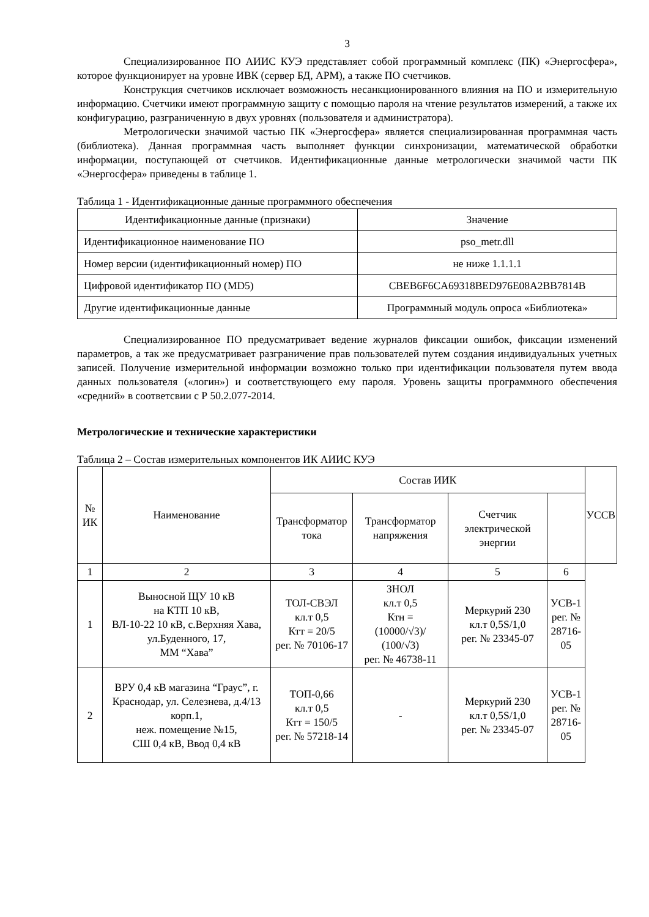3
Специализированное ПО АИИС КУЭ представляет собой программный комплекс (ПК) «Энергосфера», которое функционирует на уровне ИВК (сервер БД, АРМ), а также ПО счетчиков.
Конструкция счетчиков исключает возможность несанкционированного влияния на ПО и измерительную информацию. Счетчики имеют программную защиту с помощью пароля на чтение результатов измерений, а также их конфигурацию, разграниченную в двух уровнях (пользователя и администратора).
Метрологически значимой частью ПК «Энергосфера» является специализированная программная часть (библиотека). Данная программная часть выполняет функции синхронизации, математической обработки информации, поступающей от счетчиков. Идентификационные данные метрологически значимой части ПК «Энергосфера» приведены в таблице 1.
Таблица 1 - Идентификационные данные программного обеспечения
| Идентификационные данные (признаки) | Значение |
| --- | --- |
| Идентификационное наименование ПО | pso_metr.dll |
| Номер версии (идентификационный номер) ПО | не ниже 1.1.1.1 |
| Цифровой идентификатор ПО (MD5) | CBEB6F6CA69318BED976E08A2BB7814B |
| Другие идентификационные данные | Программный модуль опроса «Библиотека» |
Специализированное ПО предусматривает ведение журналов фиксации ошибок, фиксации изменений параметров, а так же предусматривает разграничение прав пользователей путем создания индивидуальных учетных записей. Получение измерительной информации возможно только при идентификации пользователя путем ввода данных пользователя («логин») и соответствующего ему пароля. Уровень защиты программного обеспечения «средний» в соответсвии с Р 50.2.077-2014.
Метрологические и технические характеристики
Таблица 2 – Состав измерительных компонентов ИК АИИС КУЭ
| № ИК | Наименование | Состав ИИК | | | | УССВ |
| --- | --- | --- | --- | --- | --- | --- |
| | | Трансформатор тока | Трансформатор напряжения | Счетчик электрической энергии | | |
| 1 | 2 | 3 | 4 | 5 | 6 | |
| 1 | Выносной ЩУ 10 кВ на КТП 10 кВ, ВЛ-10-22 10 кВ, с.Верхняя Хава, ул.Буденного, 17, ММ “Хава” | ТОЛ-СВЭЛ кл.т 0,5 Ктт = 20/5 рег. № 70106-17 | ЗНОЛ кл.т 0,5 Ктн = (10000/√3)/ (100/√3) рег. № 46738-11 | Меркурий 230 кл.т 0,5S/1,0 рег. № 23345-07 | УСВ-1 рег. № 28716-05 | |
| 2 | ВРУ 0,4 кВ магазина “Граус”, г. Краснодар, ул. Селезнева, д.4/13 корп.1, неж. помещение №15, СШ 0,4 кВ, Ввод 0,4 кВ | ТОП-0,66 кл.т 0,5 Ктт = 150/5 рег. № 57218-14 | - | Меркурий 230 кл.т 0,5S/1,0 рег. № 23345-07 | УСВ-1 рег. № 28716-05 | |